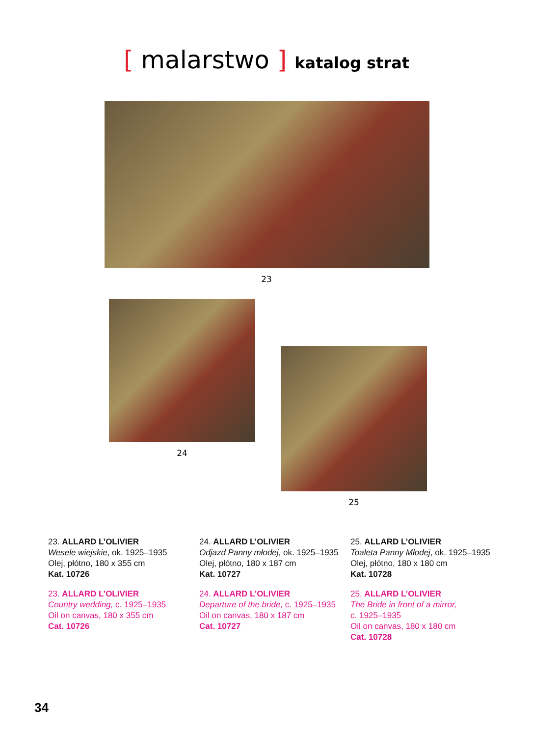[ malarstwo ] katalog strat
23
24
25
23. ALLARD L’OLIVIER
Wesele wiejskie, ok. 1925–1935
Olej, płótno, 180 x 355 cm
Kat. 10726
23. ALLARD L’OLIVIER
Country wedding, c. 1925–1935
Oil on canvas, 180 x 355 cm
Cat. 10726
24. ALLARD L’OLIVIER
Odjazd Panny młodej, ok. 1925–1935
Olej, płótno, 180 x 187 cm
Kat. 10727
24. ALLARD L’OLIVIER
Departure of the bride, c. 1925–1935
Oil on canvas, 180 x 187 cm
Cat. 10727
25. ALLARD L’OLIVIER
Toaleta Panny Młodej, ok. 1925–1935
Olej, płótno, 180 x 180 cm
Kat. 10728
25. ALLARD L’OLIVIER
The Bride in front of a mirror,
c. 1925–1935
Oil on canvas, 180 x 180 cm
Cat. 10728
34